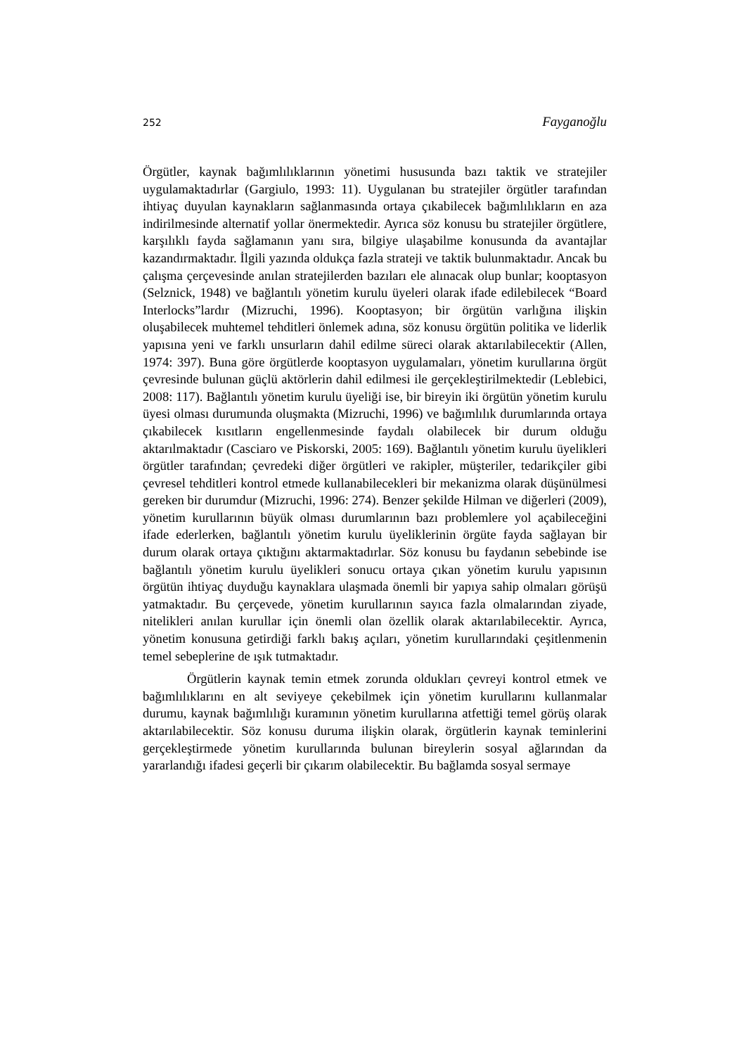252 Fayganoğlu
Örgütler, kaynak bağımlılıklarının yönetimi hususunda bazı taktik ve stratejiler uygulamaktadırlar (Gargiulo, 1993: 11). Uygulanan bu stratejiler örgütler tarafından ihtiyaç duyulan kaynakların sağlanmasında ortaya çıkabilecek bağımlılıkların en aza indirilmesinde alternatif yollar önermektedir. Ayrıca söz konusu bu stratejiler örgütlere, karşılıklı fayda sağlamanın yanı sıra, bilgiye ulaşabilme konusunda da avantajlar kazandırmaktadır. İlgili yazında oldukça fazla strateji ve taktik bulunmaktadır. Ancak bu çalışma çerçevesinde anılan stratejilerden bazıları ele alınacak olup bunlar; kooptasyon (Selznick, 1948) ve bağlantılı yönetim kurulu üyeleri olarak ifade edilebilecek “Board Interlocks”lardır (Mizruchi, 1996). Kooptasyon; bir örgütün varlığına ilişkin oluşabilecek muhtemel tehditleri önlemek adına, söz konusu örgütün politika ve liderlik yapısına yeni ve farklı unsurların dahil edilme süreci olarak aktarılabilecektir (Allen, 1974: 397). Buna göre örgütlerde kooptasyon uygulamaları, yönetim kurullarına örgüt çevresinde bulunan güçlü aktörlerin dahil edilmesi ile gerçekleştirilmektedir (Leblebici, 2008: 117). Bağlantılı yönetim kurulu üyeliği ise, bir bireyin iki örgütün yönetim kurulu üyesi olması durumunda oluşmakta (Mizruchi, 1996) ve bağımlılık durumlarında ortaya çıkabilecek kısıtların engellenmesinde faydalı olabilecek bir durum olduğu aktarılmaktadır (Casciaro ve Piskorski, 2005: 169). Bağlantılı yönetim kurulu üyelikleri örgütler tarafından; çevredeki diğer örgütleri ve rakipler, müşteriler, tedarikçiler gibi çevresel tehditleri kontrol etmede kullanabilecekleri bir mekanizma olarak düşünülmesi gereken bir durumdur (Mizruchi, 1996: 274). Benzer şekilde Hilman ve diğerleri (2009), yönetim kurullarının büyük olması durumlarının bazı problemlere yol açabileceğini ifade ederlerken, bağlantılı yönetim kurulu üyeliklerinin örgüte fayda sağlayan bir durum olarak ortaya çıktığını aktarmaktadırlar. Söz konusu bu faydanın sebebinde ise bağlantılı yönetim kurulu üyelikleri sonucu ortaya çıkan yönetim kurulu yapısının örgütün ihtiyaç duyduğu kaynaklara ulaşmada önemli bir yapıya sahip olmaları görüşü yatmaktadır. Bu çerçevede, yönetim kurullarının sayıca fazla olmalarından ziyade, nitelikleri anılan kurullar için önemli olan özellik olarak aktarılabilecektir. Ayrıca, yönetim konusuna getirdiği farklı bakış açıları, yönetim kurullarındaki çeşitlenmenin temel sebeplerine de ışık tutmaktadır.
Örgütlerin kaynak temin etmek zorunda oldukları çevreyi kontrol etmek ve bağımlılıklarını en alt seviyeye çekebilmek için yönetim kurullarını kullanmalar durumu, kaynak bağımlılığı kuramının yönetim kurullarına atfettiği temel görüş olarak aktarılabilecektir. Söz konusu duruma ilişkin olarak, örgütlerin kaynak teminlerini gerçekleştirmede yönetim kurullarında bulunan bireylerin sosyal ağlarından da yararlandığı ifadesi geçerli bir çıkarım olabilecektir. Bu bağlamda sosyal sermaye